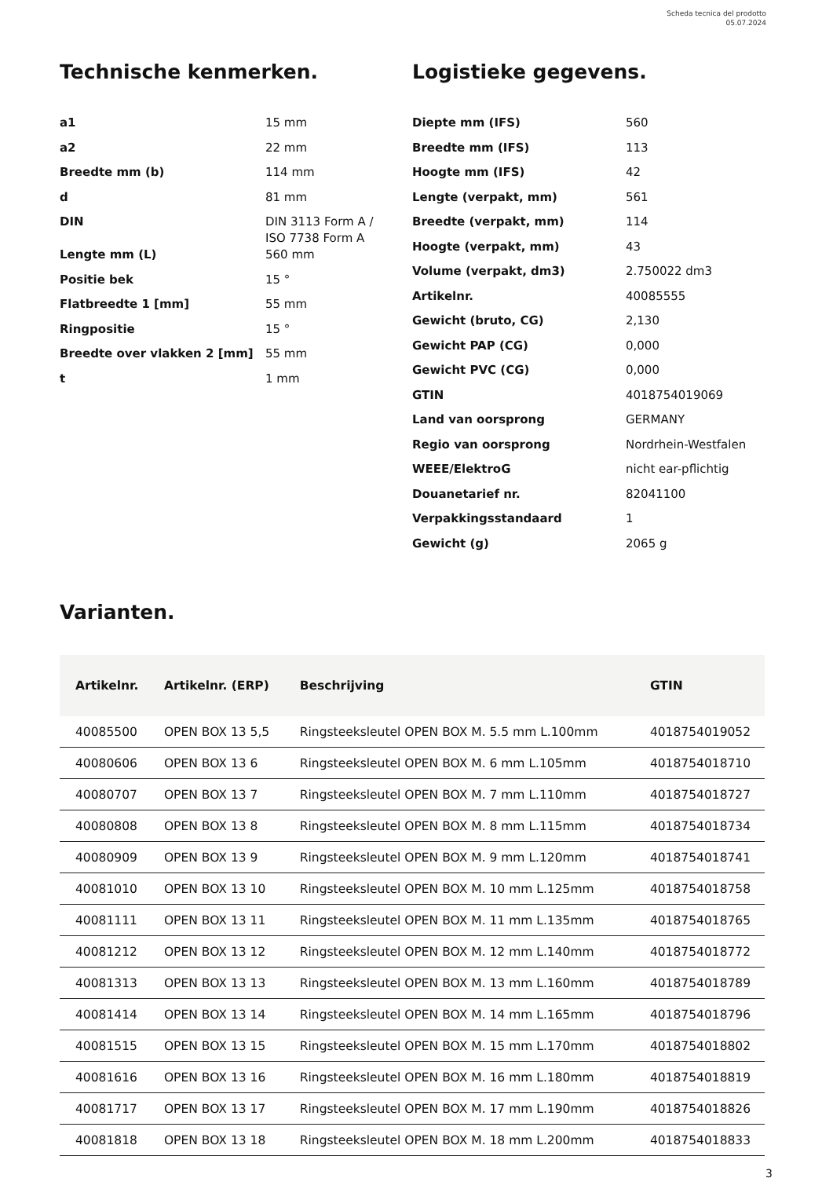Scheda tecnica del prodotto
05.07.2024
Technische kenmerken.
| a1 | 15 mm |
| a2 | 22 mm |
| Breedte mm (b) | 114 mm |
| d | 81 mm |
| DIN | DIN 3113 Form A / ISO 7738 Form A |
| Lengte mm (L) | 560 mm |
| Positie bek | 15 ° |
| Flatbreedte 1 [mm] | 55 mm |
| Ringpositie | 15 ° |
| Breedte over vlakken 2 [mm] | 55 mm |
| t | 1 mm |
Logistieke gegevens.
| Diepte mm (IFS) | 560 |
| Breedte mm (IFS) | 113 |
| Hoogte mm (IFS) | 42 |
| Lengte (verpakt, mm) | 561 |
| Breedte (verpakt, mm) | 114 |
| Hoogte (verpakt, mm) | 43 |
| Volume (verpakt, dm3) | 2.750022 dm3 |
| Artikelnr. | 40085555 |
| Gewicht (bruto, CG) | 2,130 |
| Gewicht PAP (CG) | 0,000 |
| Gewicht PVC (CG) | 0,000 |
| GTIN | 4018754019069 |
| Land van oorsprong | GERMANY |
| Regio van oorsprong | Nordrhein-Westfalen |
| WEEE/ElektroG | nicht ear-pflichtig |
| Douanetarief nr. | 82041100 |
| Verpakkingsstandaard | 1 |
| Gewicht (g) | 2065 g |
Varianten.
| Artikelnr. | Artikelnr. (ERP) | Beschrijving | GTIN |
| --- | --- | --- | --- |
| 40085500 | OPEN BOX 13 5,5 | Ringsteeksleutel OPEN BOX M. 5.5 mm L.100mm | 4018754019052 |
| 40080606 | OPEN BOX 13 6 | Ringsteeksleutel OPEN BOX M. 6 mm L.105mm | 4018754018710 |
| 40080707 | OPEN BOX 13 7 | Ringsteeksleutel OPEN BOX M. 7 mm L.110mm | 4018754018727 |
| 40080808 | OPEN BOX 13 8 | Ringsteeksleutel OPEN BOX M. 8 mm L.115mm | 4018754018734 |
| 40080909 | OPEN BOX 13 9 | Ringsteeksleutel OPEN BOX M. 9 mm L.120mm | 4018754018741 |
| 40081010 | OPEN BOX 13 10 | Ringsteeksleutel OPEN BOX M. 10 mm L.125mm | 4018754018758 |
| 40081111 | OPEN BOX 13 11 | Ringsteeksleutel OPEN BOX M. 11 mm L.135mm | 4018754018765 |
| 40081212 | OPEN BOX 13 12 | Ringsteeksleutel OPEN BOX M. 12 mm L.140mm | 4018754018772 |
| 40081313 | OPEN BOX 13 13 | Ringsteeksleutel OPEN BOX M. 13 mm L.160mm | 4018754018789 |
| 40081414 | OPEN BOX 13 14 | Ringsteeksleutel OPEN BOX M. 14 mm L.165mm | 4018754018796 |
| 40081515 | OPEN BOX 13 15 | Ringsteeksleutel OPEN BOX M. 15 mm L.170mm | 4018754018802 |
| 40081616 | OPEN BOX 13 16 | Ringsteeksleutel OPEN BOX M. 16 mm L.180mm | 4018754018819 |
| 40081717 | OPEN BOX 13 17 | Ringsteeksleutel OPEN BOX M. 17 mm L.190mm | 4018754018826 |
| 40081818 | OPEN BOX 13 18 | Ringsteeksleutel OPEN BOX M. 18 mm L.200mm | 4018754018833 |
3